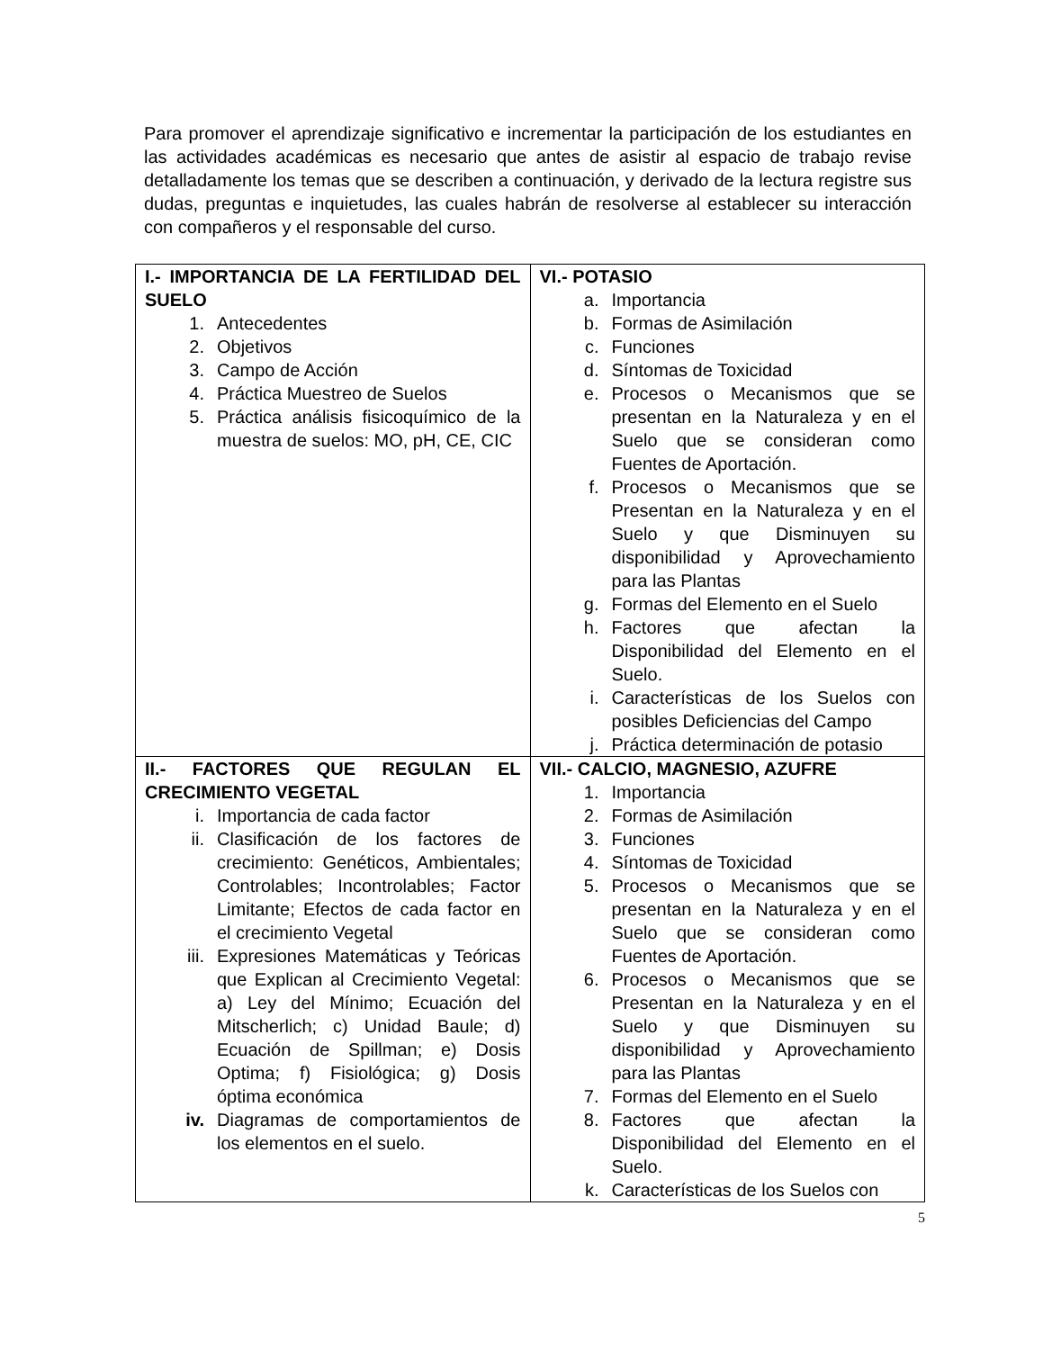Para promover el aprendizaje significativo e incrementar la participación de los estudiantes en las actividades académicas es necesario que antes de asistir al espacio de trabajo revise detalladamente los temas que se describen a continuación, y derivado de la lectura registre sus dudas, preguntas e inquietudes, las cuales habrán de resolverse al establecer su interacción con compañeros y el responsable del curso.
| I.- IMPORTANCIA DE LA FERTILIDAD DEL SUELO 1. Antecedentes 2. Objetivos 3. Campo de Acción 4. Práctica Muestreo de Suelos 5. Práctica análisis fisicoquímico de la muestra de suelos: MO, pH, CE, CIC | VI.- POTASIO a. Importancia b. Formas de Asimilación c. Funciones d. Síntomas de Toxicidad e. Procesos o Mecanismos que se presentan en la Naturaleza y en el Suelo que se consideran como Fuentes de Aportación. f. Procesos o Mecanismos que se Presentan en la Naturaleza y en el Suelo y que Disminuyen su disponibilidad y Aprovechamiento para las Plantas g. Formas del Elemento en el Suelo h. Factores que afectan la Disponibilidad del Elemento en el Suelo. i. Características de los Suelos con posibles Deficiencias del Campo j. Práctica determinación de potasio |
| II.- FACTORES QUE REGULAN EL CRECIMIENTO VEGETAL i. Importancia de cada factor ii. Clasificación de los factores de crecimiento: Genéticos, Ambientales; Controlables; Incontrolables; Factor Limitante; Efectos de cada factor en el crecimiento Vegetal iii. Expresiones Matemáticas y Teóricas que Explican al Crecimiento Vegetal: a) Ley del Mínimo; Ecuación del Mitscherlich; c) Unidad Baule; d) Ecuación de Spillman; e) Dosis Optima; f) Fisiológica; g) Dosis óptima económica iv. Diagramas de comportamientos de los elementos en el suelo. | VII.- CALCIO, MAGNESIO, AZUFRE 1. Importancia 2. Formas de Asimilación 3. Funciones 4. Síntomas de Toxicidad 5. Procesos o Mecanismos que se presentan en la Naturaleza y en el Suelo que se consideran como Fuentes de Aportación. 6. Procesos o Mecanismos que se Presentan en la Naturaleza y en el Suelo y que Disminuyen su disponibilidad y Aprovechamiento para las Plantas 7. Formas del Elemento en el Suelo 8. Factores que afectan la Disponibilidad del Elemento en el Suelo. k. Características de los Suelos con |
5